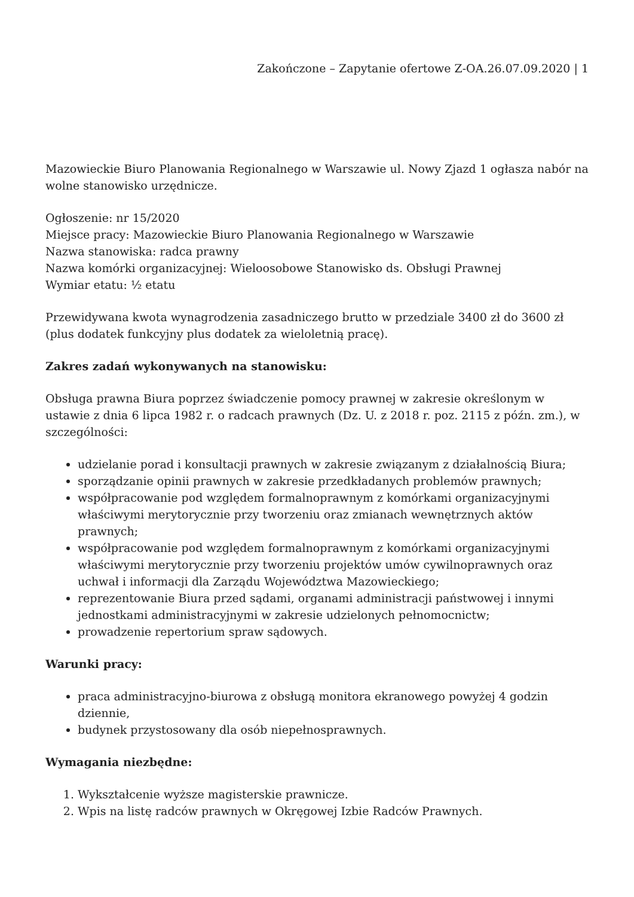Zakończone – Zapytanie ofertowe Z-OA.26.07.09.2020 | 1
Mazowieckie Biuro Planowania Regionalnego w Warszawie ul. Nowy Zjazd 1 ogłasza nabór na wolne stanowisko urzędnicze.
Ogłoszenie: nr 15/2020
Miejsce pracy: Mazowieckie Biuro Planowania Regionalnego w Warszawie
Nazwa stanowiska: radca prawny
Nazwa komórki organizacyjnej: Wieloosobowe Stanowisko ds. Obsługi Prawnej
Wymiar etatu: ½ etatu
Przewidywana kwota wynagrodzenia zasadniczego brutto w przedziale 3400 zł do 3600 zł (plus dodatek funkcyjny plus dodatek za wieloletnią pracę).
Zakres zadań wykonywanych na stanowisku:
Obsługa prawna Biura poprzez świadczenie pomocy prawnej w zakresie określonym w ustawie z dnia 6 lipca 1982 r. o radcach prawnych (Dz. U. z 2018 r. poz. 2115 z późn. zm.), w szczególności:
udzielanie porad i konsultacji prawnych w zakresie związanym z działalnością Biura;
sporządzanie opinii prawnych w zakresie przedkładanych problemów prawnych;
współpracowanie pod względem formalnoprawnym z komórkami organizacyjnymi właściwymi merytorycznie przy tworzeniu oraz zmianach wewnętrznych aktów prawnych;
współpracowanie pod względem formalnoprawnym z komórkami organizacyjnymi właściwymi merytorycznie przy tworzeniu projektów umów cywilnoprawnych oraz uchwał i informacji dla Zarządu Województwa Mazowieckiego;
reprezentowanie Biura przed sądami, organami administracji państwowej i innymi jednostkami administracyjnymi w zakresie udzielonych pełnomocnictw;
prowadzenie repertorium spraw sądowych.
Warunki pracy:
praca administracyjno-biurowa z obsługą monitora ekranowego powyżej 4 godzin dziennie,
budynek przystosowany dla osób niepełnosprawnych.
Wymagania niezbędne:
1. Wykształcenie wyższe magisterskie prawnicze.
2. Wpis na listę radców prawnych w Okręgowej Izbie Radców Prawnych.